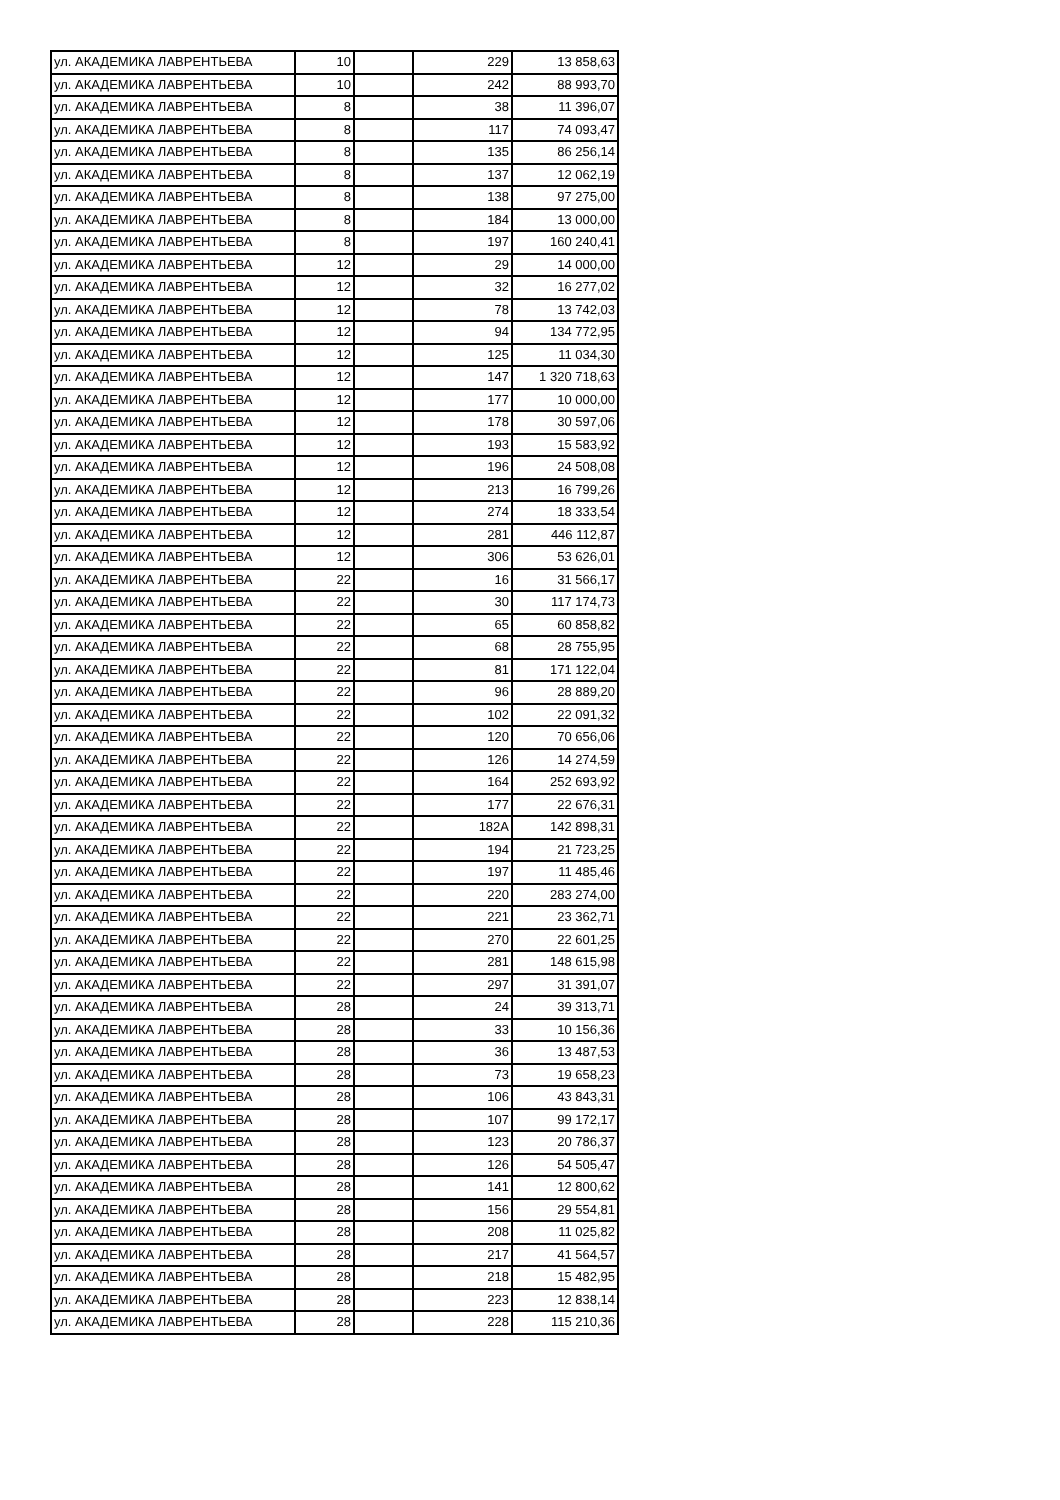| ул. АКАДЕМИКА ЛАВРЕНТЬЕВА | 10 | | 229 | 13 858,63 |
| ул. АКАДЕМИКА ЛАВРЕНТЬЕВА | 10 | | 242 | 88 993,70 |
| ул. АКАДЕМИКА ЛАВРЕНТЬЕВА | 8 | | 38 | 11 396,07 |
| ул. АКАДЕМИКА ЛАВРЕНТЬЕВА | 8 | | 117 | 74 093,47 |
| ул. АКАДЕМИКА ЛАВРЕНТЬЕВА | 8 | | 135 | 86 256,14 |
| ул. АКАДЕМИКА ЛАВРЕНТЬЕВА | 8 | | 137 | 12 062,19 |
| ул. АКАДЕМИКА ЛАВРЕНТЬЕВА | 8 | | 138 | 97 275,00 |
| ул. АКАДЕМИКА ЛАВРЕНТЬЕВА | 8 | | 184 | 13 000,00 |
| ул. АКАДЕМИКА ЛАВРЕНТЬЕВА | 8 | | 197 | 160 240,41 |
| ул. АКАДЕМИКА ЛАВРЕНТЬЕВА | 12 | | 29 | 14 000,00 |
| ул. АКАДЕМИКА ЛАВРЕНТЬЕВА | 12 | | 32 | 16 277,02 |
| ул. АКАДЕМИКА ЛАВРЕНТЬЕВА | 12 | | 78 | 13 742,03 |
| ул. АКАДЕМИКА ЛАВРЕНТЬЕВА | 12 | | 94 | 134 772,95 |
| ул. АКАДЕМИКА ЛАВРЕНТЬЕВА | 12 | | 125 | 11 034,30 |
| ул. АКАДЕМИКА ЛАВРЕНТЬЕВА | 12 | | 147 | 1 320 718,63 |
| ул. АКАДЕМИКА ЛАВРЕНТЬЕВА | 12 | | 177 | 10 000,00 |
| ул. АКАДЕМИКА ЛАВРЕНТЬЕВА | 12 | | 178 | 30 597,06 |
| ул. АКАДЕМИКА ЛАВРЕНТЬЕВА | 12 | | 193 | 15 583,92 |
| ул. АКАДЕМИКА ЛАВРЕНТЬЕВА | 12 | | 196 | 24 508,08 |
| ул. АКАДЕМИКА ЛАВРЕНТЬЕВА | 12 | | 213 | 16 799,26 |
| ул. АКАДЕМИКА ЛАВРЕНТЬЕВА | 12 | | 274 | 18 333,54 |
| ул. АКАДЕМИКА ЛАВРЕНТЬЕВА | 12 | | 281 | 446 112,87 |
| ул. АКАДЕМИКА ЛАВРЕНТЬЕВА | 12 | | 306 | 53 626,01 |
| ул. АКАДЕМИКА ЛАВРЕНТЬЕВА | 22 | | 16 | 31 566,17 |
| ул. АКАДЕМИКА ЛАВРЕНТЬЕВА | 22 | | 30 | 117 174,73 |
| ул. АКАДЕМИКА ЛАВРЕНТЬЕВА | 22 | | 65 | 60 858,82 |
| ул. АКАДЕМИКА ЛАВРЕНТЬЕВА | 22 | | 68 | 28 755,95 |
| ул. АКАДЕМИКА ЛАВРЕНТЬЕВА | 22 | | 81 | 171 122,04 |
| ул. АКАДЕМИКА ЛАВРЕНТЬЕВА | 22 | | 96 | 28 889,20 |
| ул. АКАДЕМИКА ЛАВРЕНТЬЕВА | 22 | | 102 | 22 091,32 |
| ул. АКАДЕМИКА ЛАВРЕНТЬЕВА | 22 | | 120 | 70 656,06 |
| ул. АКАДЕМИКА ЛАВРЕНТЬЕВА | 22 | | 126 | 14 274,59 |
| ул. АКАДЕМИКА ЛАВРЕНТЬЕВА | 22 | | 164 | 252 693,92 |
| ул. АКАДЕМИКА ЛАВРЕНТЬЕВА | 22 | | 177 | 22 676,31 |
| ул. АКАДЕМИКА ЛАВРЕНТЬЕВА | 22 | | 182А | 142 898,31 |
| ул. АКАДЕМИКА ЛАВРЕНТЬЕВА | 22 | | 194 | 21 723,25 |
| ул. АКАДЕМИКА ЛАВРЕНТЬЕВА | 22 | | 197 | 11 485,46 |
| ул. АКАДЕМИКА ЛАВРЕНТЬЕВА | 22 | | 220 | 283 274,00 |
| ул. АКАДЕМИКА ЛАВРЕНТЬЕВА | 22 | | 221 | 23 362,71 |
| ул. АКАДЕМИКА ЛАВРЕНТЬЕВА | 22 | | 270 | 22 601,25 |
| ул. АКАДЕМИКА ЛАВРЕНТЬЕВА | 22 | | 281 | 148 615,98 |
| ул. АКАДЕМИКА ЛАВРЕНТЬЕВА | 22 | | 297 | 31 391,07 |
| ул. АКАДЕМИКА ЛАВРЕНТЬЕВА | 28 | | 24 | 39 313,71 |
| ул. АКАДЕМИКА ЛАВРЕНТЬЕВА | 28 | | 33 | 10 156,36 |
| ул. АКАДЕМИКА ЛАВРЕНТЬЕВА | 28 | | 36 | 13 487,53 |
| ул. АКАДЕМИКА ЛАВРЕНТЬЕВА | 28 | | 73 | 19 658,23 |
| ул. АКАДЕМИКА ЛАВРЕНТЬЕВА | 28 | | 106 | 43 843,31 |
| ул. АКАДЕМИКА ЛАВРЕНТЬЕВА | 28 | | 107 | 99 172,17 |
| ул. АКАДЕМИКА ЛАВРЕНТЬЕВА | 28 | | 123 | 20 786,37 |
| ул. АКАДЕМИКА ЛАВРЕНТЬЕВА | 28 | | 126 | 54 505,47 |
| ул. АКАДЕМИКА ЛАВРЕНТЬЕВА | 28 | | 141 | 12 800,62 |
| ул. АКАДЕМИКА ЛАВРЕНТЬЕВА | 28 | | 156 | 29 554,81 |
| ул. АКАДЕМИКА ЛАВРЕНТЬЕВА | 28 | | 208 | 11 025,82 |
| ул. АКАДЕМИКА ЛАВРЕНТЬЕВА | 28 | | 217 | 41 564,57 |
| ул. АКАДЕМИКА ЛАВРЕНТЬЕВА | 28 | | 218 | 15 482,95 |
| ул. АКАДЕМИКА ЛАВРЕНТЬЕВА | 28 | | 223 | 12 838,14 |
| ул. АКАДЕМИКА ЛАВРЕНТЬЕВА | 28 | | 228 | 115 210,36 |